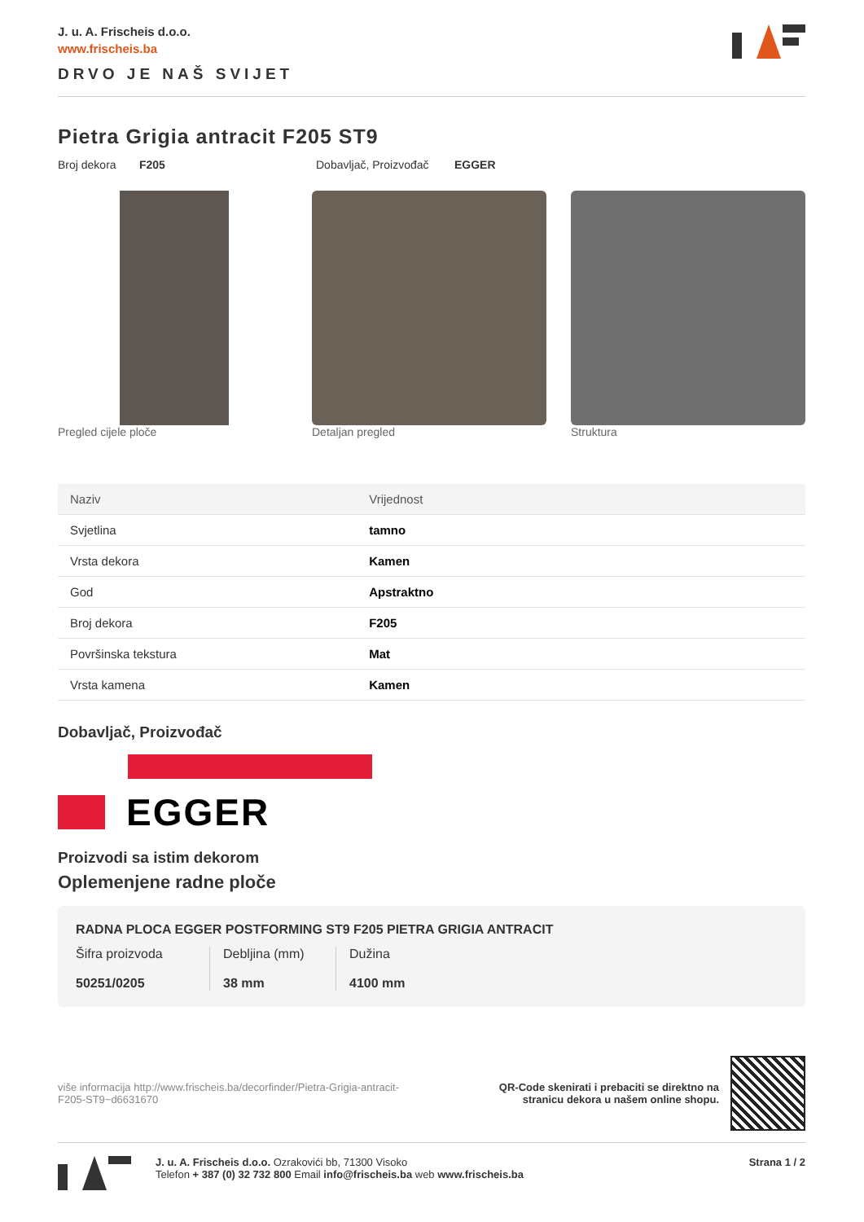J. u. A. Frischeis d.o.o.
www.frischeis.ba
DRVO JE NAŠ SVIJET
Pietra Grigia antracit F205 ST9
Broj dekora F205 Dobavljač, Proizvođač EGGER
Pregled cijele ploče Detaljan pregled Struktura
| Naziv | Vrijednost |
| --- | --- |
| Svjetlina | tamno |
| Vrsta dekora | Kamen |
| God | Apstraktno |
| Broj dekora | F205 |
| Površinska tekstura | Mat |
| Vrsta kamena | Kamen |
Dobavljač, Proizvođač
EGGER
Proizvodi sa istim dekorom
Oplemenjene radne ploče
RADNA PLOCA EGGER POSTFORMING ST9 F205 PIETRA GRIGIA ANTRACIT
Šifra proizvoda
50251/0205
Debljina (mm)
38 mm
Dužina
4100 mm
više informacija http://www.frischeis.ba/decorfinder/Pietra-Grigia-antracit-F205-ST9~d6631670
QR-Code skenirati i prebaciti se direktno na
stranicu dekora u našem online shopu.
J. u. A. Frischeis d.o.o. Ozrakovići bb, 71300 Visoko
Telefon + 387 (0) 32 732 800 Email info@frischeis.ba web www.frischeis.ba
Strana 1 / 2